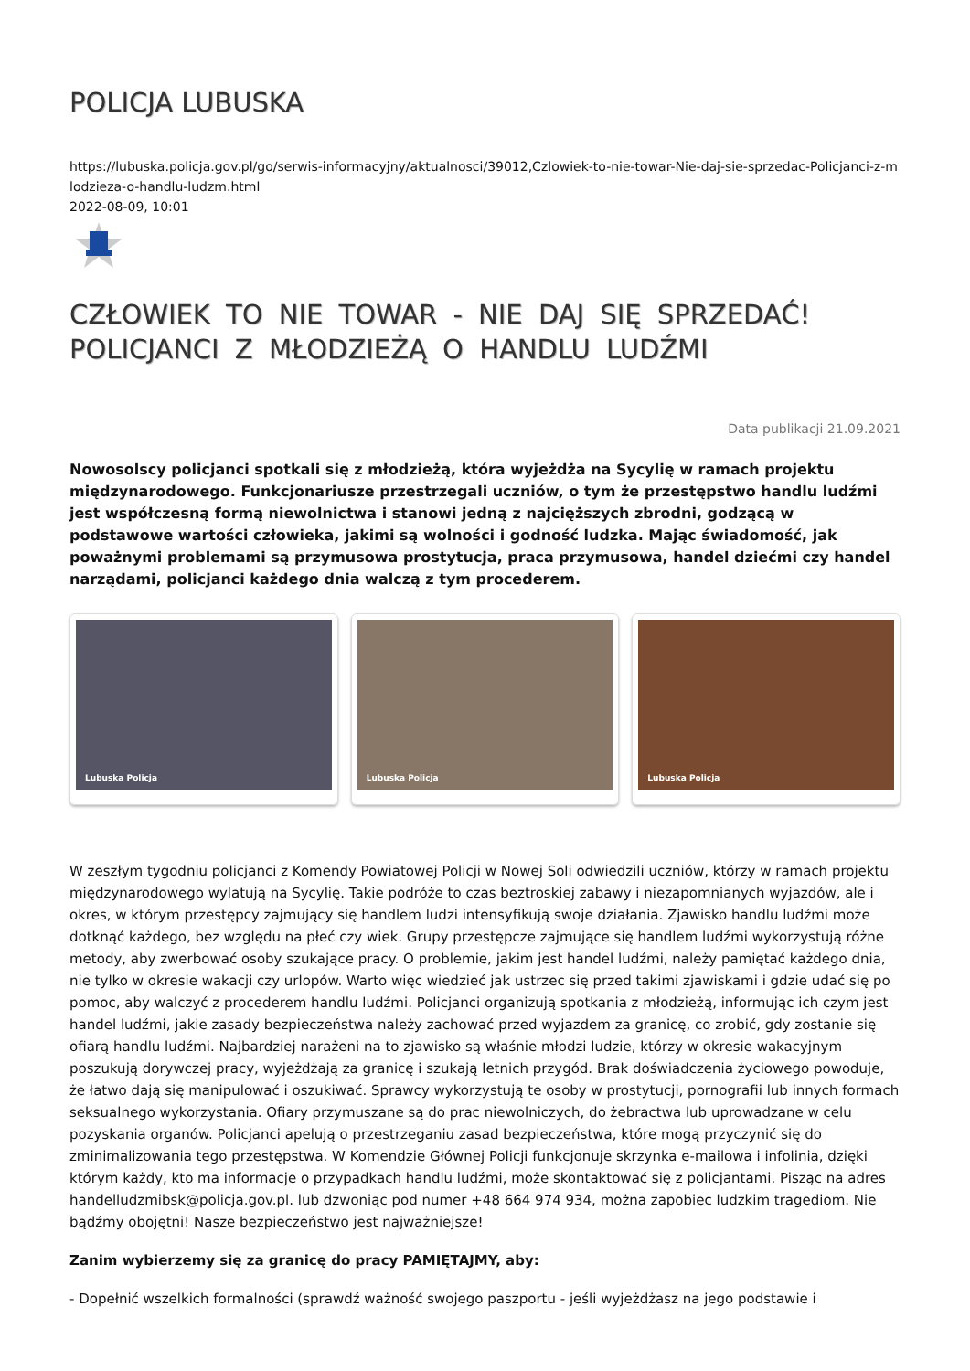POLICJA LUBUSKA
https://lubuska.policja.gov.pl/go/serwis-informacyjny/aktualnosci/39012,Czlowiek-to-nie-towar-Nie-daj-sie-sprzedac-Policjanci-z-mlodzieza-o-handlu-ludzm.html
2022-08-09, 10:01
CZŁOWIEK TO NIE TOWAR - NIE DAJ SIĘ SPRZEDAĆ! POLICJANCI Z MŁODZIEŻĄ O HANDLU LUDŹMI
Data publikacji 21.09.2021
Nowosolscy policjanci spotkali się z młodzieżą, która wyjeżdża na Sycylię w ramach projektu międzynarodowego. Funkcjonariusze przestrzegali uczniów, o tym że przestępstwo handlu ludźmi jest współczesną formą niewolnictwa i stanowi jedną z najcięższych zbrodni, godzącą w podstawowe wartości człowieka, jakimi są wolności i godność ludzka. Mając świadomość, jak poważnymi problemami są przymusowa prostytucja, praca przymusowa, handel dziećmi czy handel narządami, policjanci każdego dnia walczą z tym procederem.
Lubuska Policja
Lubuska Policja
Lubuska Policja
W zeszłym tygodniu policjanci z Komendy Powiatowej Policji w Nowej Soli odwiedzili uczniów, którzy w ramach projektu międzynarodowego wylatują na Sycylię. Takie podróże to czas beztroskiej zabawy i niezapomnianych wyjazdów, ale i okres, w którym przestępcy zajmujący się handlem ludzi intensyfikują swoje działania. Zjawisko handlu ludźmi może dotknąć każdego, bez względu na płeć czy wiek. Grupy przestępcze zajmujące się handlem ludźmi wykorzystują różne metody, aby zwerbować osoby szukające pracy. O problemie, jakim jest handel ludźmi, należy pamiętać każdego dnia, nie tylko w okresie wakacji czy urlopów. Warto więc wiedzieć jak ustrzec się przed takimi zjawiskami i gdzie udać się po pomoc, aby walczyć z procederem handlu ludźmi. Policjanci organizują spotkania z młodzieżą, informując ich czym jest handel ludźmi, jakie zasady bezpieczeństwa należy zachować przed wyjazdem za granicę, co zrobić, gdy zostanie się ofiarą handlu ludźmi. Najbardziej narażeni na to zjawisko są właśnie młodzi ludzie, którzy w okresie wakacyjnym poszukują dorywczej pracy, wyjeżdżają za granicę i szukają letnich przygód. Brak doświadczenia życiowego powoduje, że łatwo dają się manipulować i oszukiwać. Sprawcy wykorzystują te osoby w prostytucji, pornografii lub innych formach seksualnego wykorzystania. Ofiary przymuszane są do prac niewolniczych, do żebractwa lub uprowadzane w celu pozyskania organów. Policjanci apelują o przestrzeganiu zasad bezpieczeństwa, które mogą przyczynić się do zminimalizowania tego przestępstwa. W Komendzie Głównej Policji funkcjonuje skrzynka e-mailowa i infolinia, dzięki którym każdy, kto ma informacje o przypadkach handlu ludźmi, może skontaktować się z policjantami. Pisząc na adres handelludzmibsk@policja.gov.pl. lub dzwoniąc pod numer +48 664 974 934, można zapobiec ludzkim tragediom. Nie bądźmy obojętni! Nasze bezpieczeństwo jest najważniejsze!
Zanim wybierzemy się za granicę do pracy PAMIĘTAJMY, aby:
- Dopełnić wszelkich formalności (sprawdź ważność swojego paszportu - jeśli wyjeżdżasz na jego podstawie i